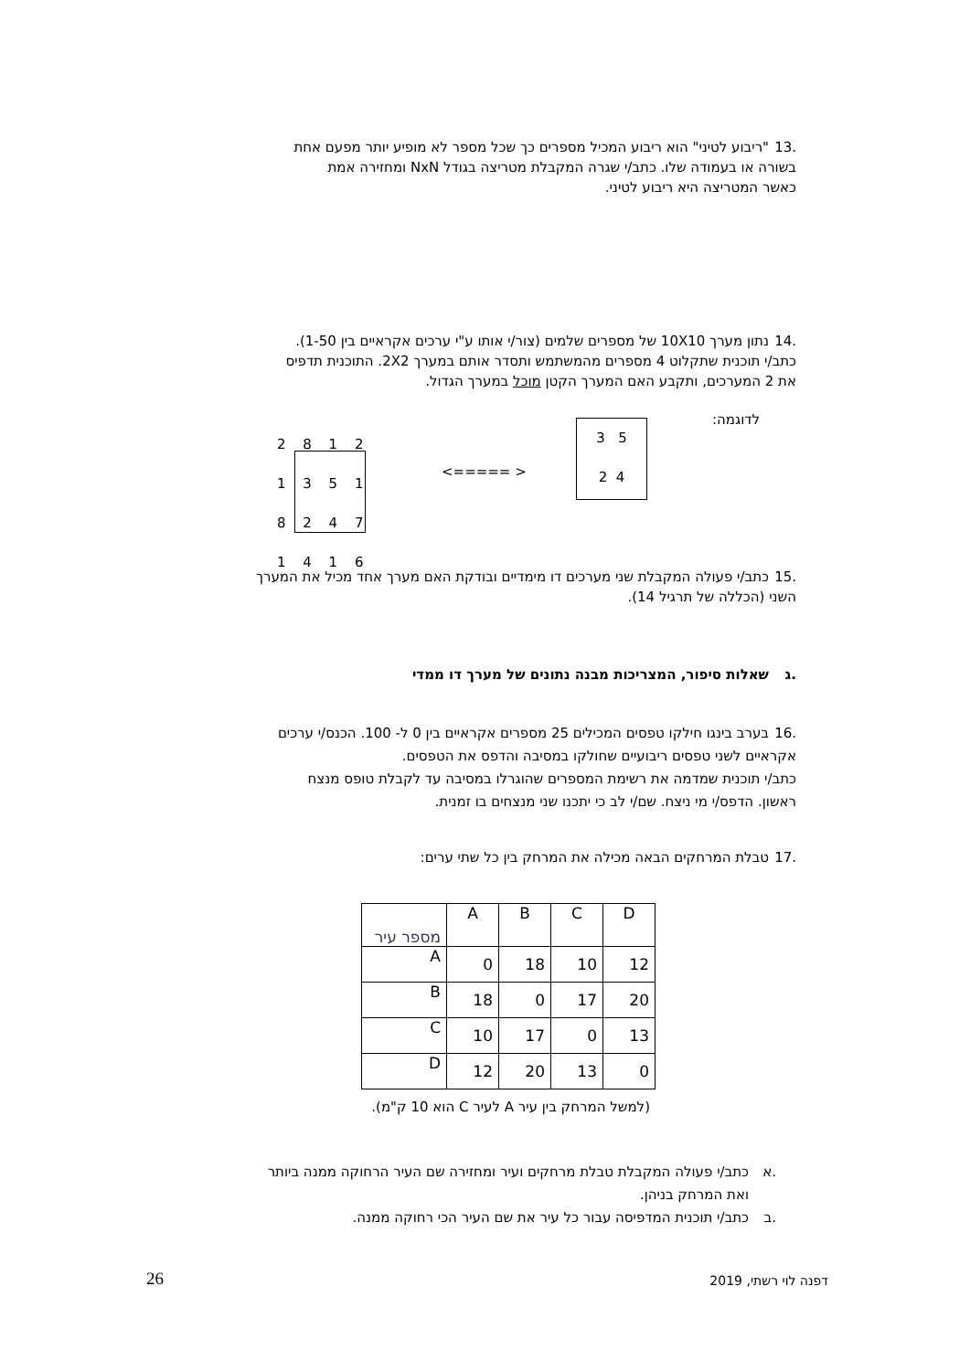.13 "ריבוע לטיני" הוא ריבוע המכיל מספרים כך שכל מספר לא מופיע יותר מפעם אחת
בשורה או בעמודה שלו. כתב/י שגרה המקבלת מטריצה בגודל NxN ומחזירה אמת
כאשר המטריצה היא ריבוע לטיני.
.14 נתון מערך 10X10 של מספרים שלמים (צור/י אותו ע"י ערכים אקראיים בין 1-50).
כתב/י תוכנית שתקלוט 4 מספרים מהמשתמש ותסדר אותם במערך 2X2. התוכנית תדפיס
את 2 המערכים, ותקבע האם המערך הקטן מוכל במערך הגדול.
לדוגמה:
3 5
2 4
<===== >
2 8 1 2
1 3 5 1
8 2 4 7
1 4 1 6
.15 כתב/י פעולה המקבלת שני מערכים דו מימדיים ובודקת האם מערך אחד מכיל את המערך
השני (הכללה של תרגיל 14).
.ג שאלות סיפור, המצריכות מבנה נתונים של מערך דו ממדי
.16 בערב בינגו חילקו טפסים המכילים 25 מספרים אקראיים בין 0 ל- 100. הכנס/י ערכים
אקראיים לשני טפסים ריבועיים שחולקו במסיבה והדפס את הטפסים.
כתב/י תוכנית שמדמה את רשימת המספרים שהוגרלו במסיבה עד לקבלת טופס מנצח
ראשון. הדפס/י מי ניצח. שם/י לב כי יתכנו שני מנצחים בו זמנית.
.17 טבלת המרחקים הבאה מכילה את המרחק בין כל שתי ערים:
| מספר עיר | A | B | C | D |
| A | 0 | 18 | 10 | 12 |
| B | 18 | 0 | 17 | 20 |
| C | 10 | 17 | 0 | 13 |
| D | 12 | 20 | 13 | 0 |
(למשל המרחק בין עיר A לעיר C הוא 10 ק"מ).
.א כתב/י פעולה המקבלת טבלת מרחקים ועיר ומחזירה שם העיר הרחוקה ממנה ביותר
ואת המרחק בניהן.
.ב כתב/י תוכנית המדפיסה עבור כל עיר את שם העיר הכי רחוקה ממנה.
דפנה לוי רשתי, 2019 26